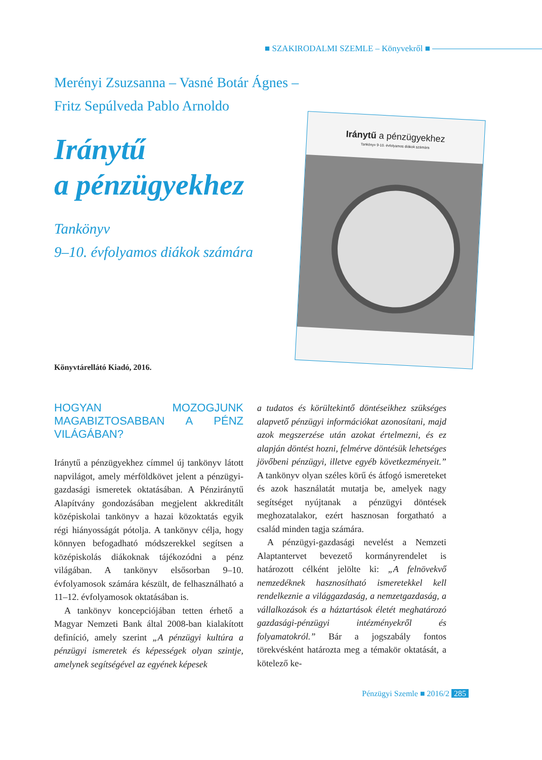■ SZAKIRODALMI SZEMLE – Könyvekről ■
Merényi Zsuzsanna – Vasné Botár Ágnes –
Fritz Sepúlveda Pablo Arnoldo
Iránytű
a pénzügyekhez
Tankönyv
9–10. évfolyamos diákok számára
Iránytű a pénzügyekhez
Tankönyv 9-10. évfolyamos diákok számára
Könyvtárellátó Kiadó, 2016.
HOGYAN MOZOGJUNK MAGABIZTOSABBAN A PÉNZ VILÁGÁBAN?
Iránytű a pénzügyekhez címmel új tankönyv látott napvilágot, amely mérföldkövet jelent a pénzügyi-gazdasági ismeretek oktatásában. A Pénziránytű Alapítvány gondozásában megjelent akkreditált középiskolai tankönyv a hazai közoktatás egyik régi hiányosságát pótolja. A tankönyv célja, hogy könnyen befogadható módszerekkel segítsen a középiskolás diákoknak tájékozódni a pénz világában. A tankönyv elsősorban 9–10. évfolyamosok számára készült, de felhasználható a 11–12. évfolyamosok oktatásában is.
A tankönyv koncepciójában tetten érhető a Magyar Nemzeti Bank által 2008-ban kialakított definíció, amely szerint „A pénzügyi kultúra a pénzügyi ismeretek és képességek olyan szintje, amelynek segítségével az egyének képesek
a tudatos és körültekintő döntéseikhez szükséges alapvető pénzügyi információkat azonosítani, majd azok megszerzése után azokat értelmezni, és ez alapján döntést hozni, felmérve döntésük lehetséges jövőbeni pénzügyi, illetve egyéb következményeit.” A tankönyv olyan széles körű és átfogó ismereteket és azok használatát mutatja be, amelyek nagy segítséget nyújtanak a pénzügyi döntések meghozatalakor, ezért hasznosan forgatható a család minden tagja számára.
A pénzügyi-gazdasági nevelést a Nemzeti Alaptantervet bevezető kormányrendelet is határozott célként jelölte ki: „A felnövekvő nemzedéknek hasznosítható ismeretekkel kell rendelkeznie a világgazdaság, a nemzetgazdaság, a vállalkozások és a háztartások életét meghatározó gazdasági-pénzügyi intézményekről és folyamatokról.” Bár a jogszabály fontos törekvésként határozta meg a témakör oktatását, a kötelező ke-
Pénzügyi Szemle ■ 2016/2 285